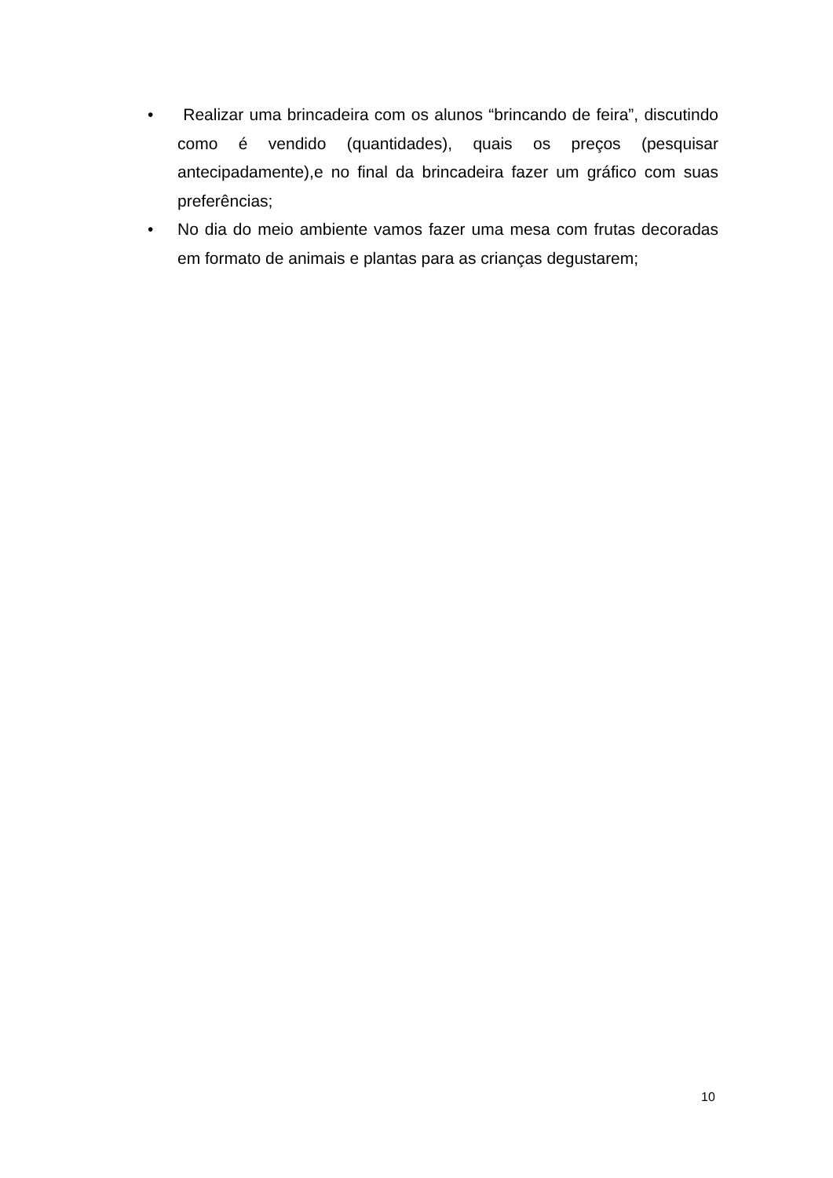• Realizar uma brincadeira com os alunos “brincando de feira”, discutindo como é vendido (quantidades), quais os preços (pesquisar antecipadamente),e no final da brincadeira fazer um gráfico com suas preferências;
• No dia do meio ambiente vamos fazer uma mesa com frutas decoradas em formato de animais e plantas para as crianças degustarem;
10